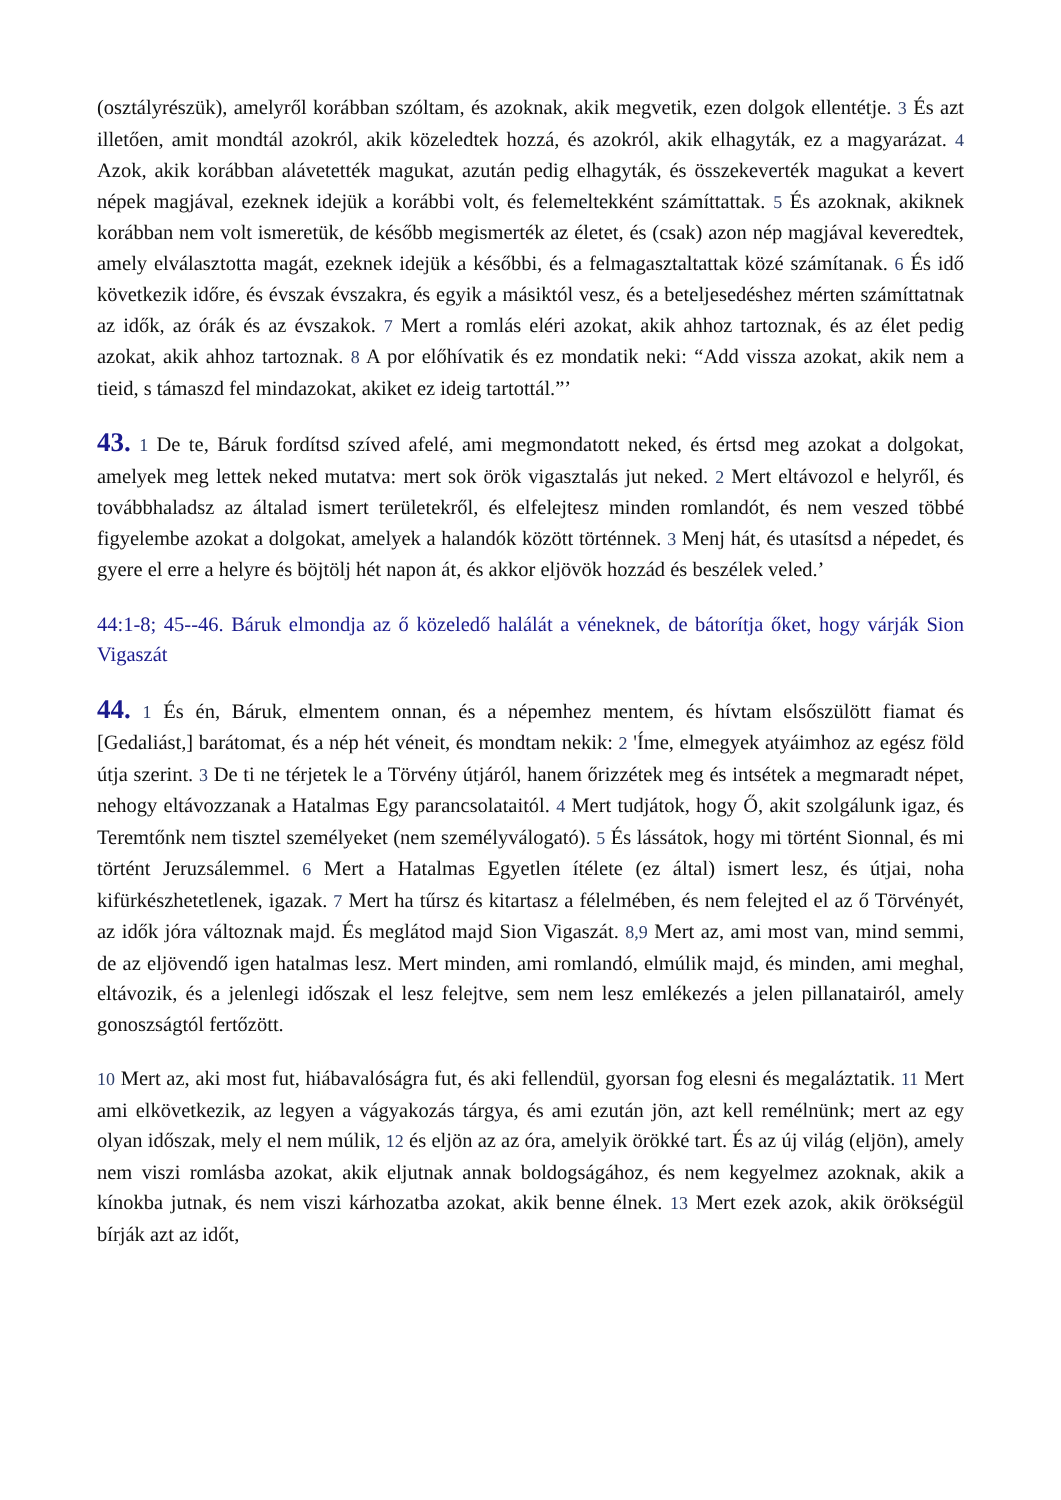(osztályrészük), amelyről korábban szóltam, és azoknak, akik megvetik, ezen dolgok ellentétje. 3 És azt illetően, amit mondtál azokról, akik közeledtek hozzá, és azokról, akik elhagyták, ez a magyarázat. 4 Azok, akik korábban alávetették magukat, azután pedig elhagyták, és összekeverték magukat a kevert népek magjával, ezeknek idejük a korábbi volt, és felemeltekként számíttattak. 5 És azoknak, akiknek korábban nem volt ismeretük, de később megismerték az életet, és (csak) azon nép magjával keveredtek, amely elválasztotta magát, ezeknek idejük a későbbi, és a felmagasztaltattak közé számítanak. 6 És idő következik időre, és évszak évszakra, és egyik a másiktól vesz, és a beteljesedéshez mérten számíttatnak az idők, az órák és az évszakok. 7 Mert a romlás eléri azokat, akik ahhoz tartoznak, és az élet pedig azokat, akik ahhoz tartoznak. 8 A por előhívatik és ez mondatik neki: “Add vissza azokat, akik nem a tieid, s támaszd fel mindazokat, akiket ez ideig tartottál.”’
43. 1 De te, Báruk fordítsd szíved afelé, ami megmondatott neked, és értsd meg azokat a dolgokat, amelyek meg lettek neked mutatva: mert sok örök vigasztalás jut neked. 2 Mert eltávozol e helyről, és továbbhaladsz az általad ismert területekről, és elfelejtesz minden romlandót, és nem veszed többé figyelembe azokat a dolgokat, amelyek a halandók között történnek. 3 Menj hát, és utasítsd a népedet, és gyere el erre a helyre és böjtölj hét napon át, és akkor eljövök hozzád és beszélek veled.’
44:1-8; 45--46. Báruk elmondja az ő közeledő halálát a véneknek, de bátorítja őket, hogy várják Sion Vigaszát
44. 1 És én, Báruk, elmentem onnan, és a népemhez mentem, és hívtam elsőszülött fiamat és [Gedaliást,] barátomat, és a nép hét véneit, és mondtam nekik: 2 'Íme, elmegyek atyáimhoz az egész föld útja szerint. 3 De ti ne térjetek le a Törvény útjáról, hanem őrizzétek meg és intsétek a megmaradt népet, nehogy eltávozzanak a Hatalmas Egy parancsolataitól. 4 Mert tudjátok, hogy Ő, akit szolgálunk igaz, és Teremtőnk nem tisztel személyeket (nem személyválogató). 5 És lássátok, hogy mi történt Sionnal, és mi történt Jeruzsálemmel. 6 Mert a Hatalmas Egyetlen ítélete (ez által) ismert lesz, és útjai, noha kifürkészhetetlenek, igazak. 7 Mert ha tűrsz és kitartasz a félelmében, és nem felejted el az ő Törvényét, az idők jóra változnak majd. És meglátod majd Sion Vigaszát. 8,9 Mert az, ami most van, mind semmi, de az eljövendő igen hatalmas lesz. Mert minden, ami romlandó, elmúlik majd, és minden, ami meghal, eltávozik, és a jelenlegi időszak el lesz felejtve, sem nem lesz emlékezés a jelen pillanatairól, amely gonoszságtól fertőzött.
10 Mert az, aki most fut, hiábavalóságra fut, és aki fellendül, gyorsan fog elesni és megaláztatik. 11 Mert ami elkövetkezik, az legyen a vágyakozás tárgya, és ami ezután jön, azt kell remélnünk; mert az egy olyan időszak, mely el nem múlik, 12 és eljön az az óra, amelyik örökké tart. És az új világ (eljön), amely nem viszi romlásba azokat, akik eljutnak annak boldogságához, és nem kegyelmez azoknak, akik a kínokba jutnak, és nem viszi kárhozatba azokat, akik benne élnek. 13 Mert ezek azok, akik örökségül bírják azt az időt,